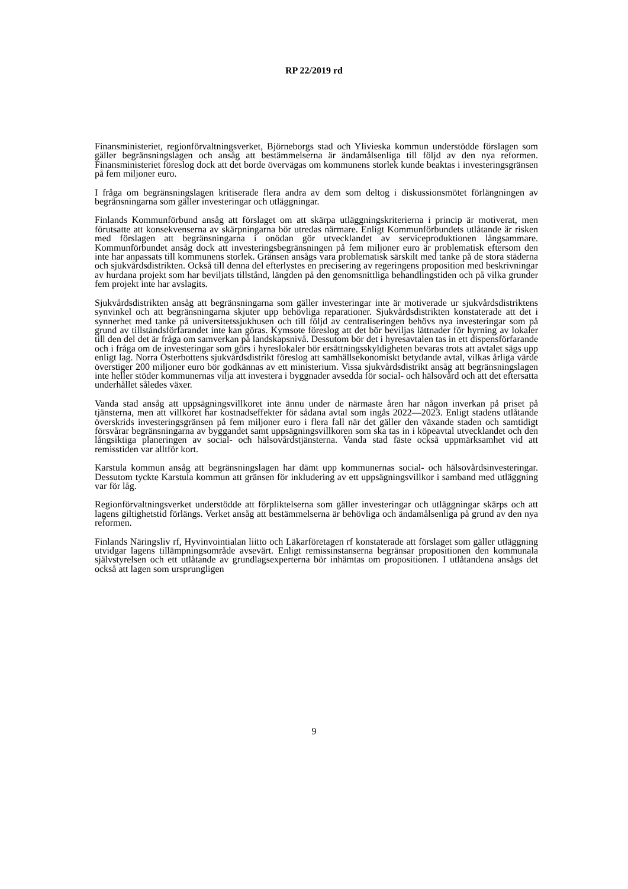RP 22/2019 rd
Finansministeriet, regionförvaltningsverket, Björneborgs stad och Ylivieska kommun understödde förslagen som gäller begränsningslagen och ansåg att bestämmelserna är ändamålsenliga till följd av den nya reformen. Finansministeriet föreslog dock att det borde övervägas om kommunens storlek kunde beaktas i investeringsgränsen på fem miljoner euro.
I fråga om begränsningslagen kritiserade flera andra av dem som deltog i diskussionsmötet förlängningen av begränsningarna som gäller investeringar och utläggningar.
Finlands Kommunförbund ansåg att förslaget om att skärpa utläggningskriterierna i princip är motiverat, men förutsatte att konsekvenserna av skärpningarna bör utredas närmare. Enligt Kommunförbundets utlåtande är risken med förslagen att begränsningarna i onödan gör utvecklandet av serviceproduktionen långsammare. Kommunförbundet ansåg dock att investeringsbegränsningen på fem miljoner euro är problematisk eftersom den inte har anpassats till kommunens storlek. Gränsen ansågs vara problematisk särskilt med tanke på de stora städerna och sjukvårdsdistrikten. Också till denna del efterlystes en precisering av regeringens proposition med beskrivningar av hurdana projekt som har beviljats tillstånd, längden på den genomsnittliga behandlingstiden och på vilka grunder fem projekt inte har avslagits.
Sjukvårdsdistrikten ansåg att begränsningarna som gäller investeringar inte är motiverade ur sjukvårdsdistriktens synvinkel och att begränsningarna skjuter upp behövliga reparationer. Sjukvårdsdistrikten konstaterade att det i synnerhet med tanke på universitetssjukhusen och till följd av centraliseringen behövs nya investeringar som på grund av tillståndsförfarandet inte kan göras. Kymsote föreslog att det bör beviljas lättnader för hyrning av lokaler till den del det är fråga om samverkan på landskapsnivå. Dessutom bör det i hyresavtalen tas in ett dispensförfarande och i fråga om de investeringar som görs i hyreslokaler bör ersättningsskyldigheten bevaras trots att avtalet sägs upp enligt lag. Norra Österbottens sjukvårdsdistrikt föreslog att samhällsekonomiskt betydande avtal, vilkas årliga värde överstiger 200 miljoner euro bör godkännas av ett ministerium. Vissa sjukvårdsdistrikt ansåg att begränsningslagen inte heller stöder kommunernas vilja att investera i byggnader avsedda för social- och hälsovård och att det eftersatta underhållet således växer.
Vanda stad ansåg att uppsägningsvillkoret inte ännu under de närmaste åren har någon inverkan på priset på tjänsterna, men att villkoret har kostnadseffekter för sådana avtal som ingås 2022—2023. Enligt stadens utlåtande överskrids investeringsgränsen på fem miljoner euro i flera fall när det gäller den växande staden och samtidigt försvårar begränsningarna av byggandet samt uppsägningsvillkoren som ska tas in i köpeavtal utvecklandet och den långsiktiga planeringen av social- och hälsovårdstjänsterna. Vanda stad fäste också uppmärksamhet vid att remisstiden var alltför kort.
Karstula kommun ansåg att begränsningslagen har dämt upp kommunernas social- och hälsovårdsinvesteringar. Dessutom tyckte Karstula kommun att gränsen för inkludering av ett uppsägningsvillkor i samband med utläggning var för låg.
Regionförvaltningsverket understödde att förpliktelserna som gäller investeringar och utläggningar skärps och att lagens giltighetstid förlängs. Verket ansåg att bestämmelserna är behövliga och ändamålsenliga på grund av den nya reformen.
Finlands Näringsliv rf, Hyvinvointialan liitto och Läkarföretagen rf konstaterade att förslaget som gäller utläggning utvidgar lagens tillämpningsområde avsevärt. Enligt remissinstanserna begränsar propositionen den kommunala självstyrelsen och ett utlåtande av grundlagsexperterna bör inhämtas om propositionen. I utlåtandena ansågs det också att lagen som ursprungligen
9